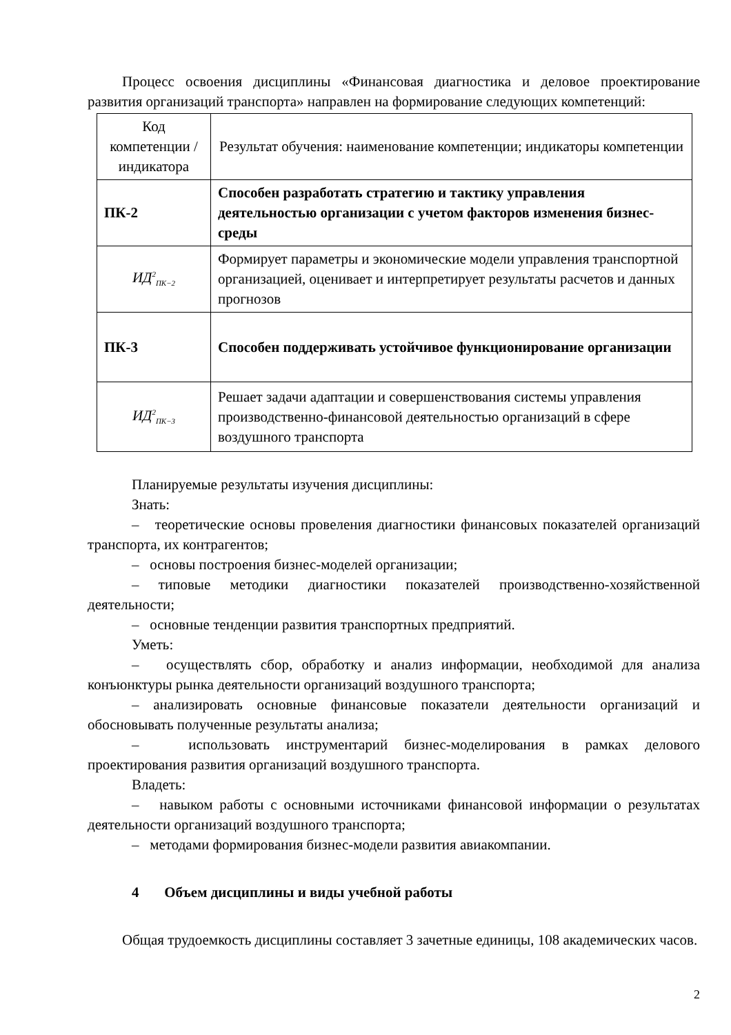Процесс освоения дисциплины «Финансовая диагностика и деловое проектирование развития организаций транспорта» направлен на формирование следующих компетенций:
| Код компетенции / индикатора | Результат обучения: наименование компетенции; индикаторы компетенции |
| ПК-2 | Способен разработать стратегию и тактику управления деятельностью организации с учетом факторов изменения бизнес-среды |
| ИД<sup>2</sup><sub>ПК−2</sub> | Формирует параметры и экономические модели управления транспортной организацией, оценивает и интерпретирует результаты расчетов и данных прогнозов |
| ПК-3 | Способен поддерживать устойчивое функционирование организации |
| ИД<sup>2</sup><sub>ПК−3</sub> | Решает задачи адаптации и совершенствования системы управления производственно-финансовой деятельностью организаций в сфере воздушного транспорта |
Планируемые результаты изучения дисциплины:
Знать:
– теоретические основы провеления диагностики финансовых показателей организаций транспорта, их контрагентов;
– основы построения бизнес-моделей организации;
– типовые методики диагностики показателей производственно-хозяйственной деятельности;
– основные тенденции развития транспортных предприятий.
Уметь:
– осуществлять сбор, обработку и анализ информации, необходимой для анализа конъюнктуры рынка деятельности организаций воздушного транспорта;
– анализировать основные финансовые показатели деятельности организаций и обосновывать полученные результаты анализа;
– использовать инструментарий бизнес-моделирования в рамках делового проектирования развития организаций воздушного транспорта.
Владеть:
– навыком работы с основными источниками финансовой информации о результатах деятельности организаций воздушного транспорта;
– методами формирования бизнес-модели развития авиакомпании.
4 Объем дисциплины и виды учебной работы
Общая трудоемкость дисциплины составляет 3 зачетные единицы, 108 академических часов.
2